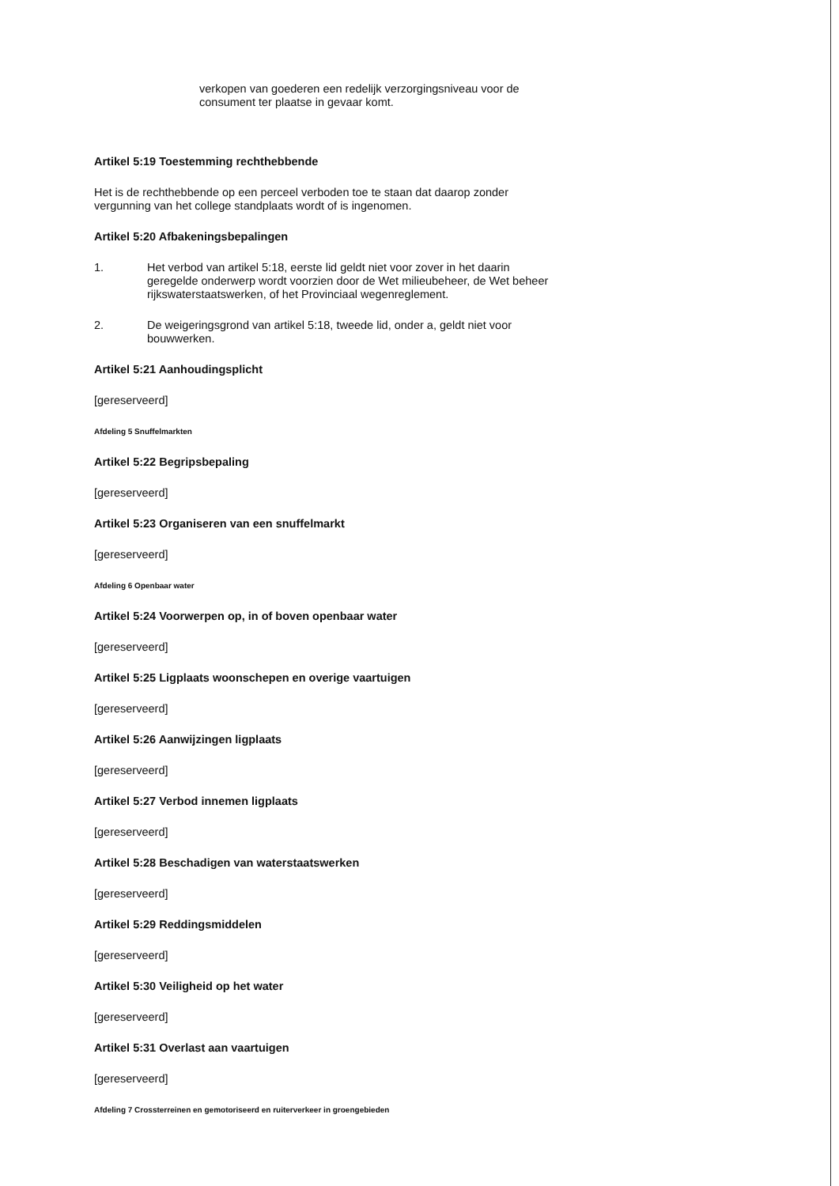verkopen van goederen een redelijk verzorgingsniveau voor de consument ter plaatse in gevaar komt.
Artikel 5:19 Toestemming rechthebbende
Het is de rechthebbende op een perceel verboden toe te staan dat daarop zonder vergunning van het college standplaats wordt of is ingenomen.
Artikel 5:20 Afbakeningsbepalingen
1. Het verbod van artikel 5:18, eerste lid geldt niet voor zover in het daarin geregelde onderwerp wordt voorzien door de Wet milieubeheer, de Wet beheer rijkswaterstaatswerken, of het Provinciaal wegenreglement.
2. De weigeringsgrond van artikel 5:18, tweede lid, onder a, geldt niet voor bouwwerken.
Artikel 5:21 Aanhoudingsplicht
[gereserveerd]
Afdeling 5 Snuffelmarkten
Artikel 5:22 Begripsbepaling
[gereserveerd]
Artikel 5:23 Organiseren van een snuffelmarkt
[gereserveerd]
Afdeling 6 Openbaar water
Artikel 5:24 Voorwerpen op, in of boven openbaar water
[gereserveerd]
Artikel 5:25 Ligplaats woonschepen en overige vaartuigen
[gereserveerd]
Artikel 5:26 Aanwijzingen ligplaats
[gereserveerd]
Artikel 5:27 Verbod innemen ligplaats
[gereserveerd]
Artikel 5:28 Beschadigen van waterstaatswerken
[gereserveerd]
Artikel 5:29 Reddingsmiddelen
[gereserveerd]
Artikel 5:30 Veiligheid op het water
[gereserveerd]
Artikel 5:31 Overlast aan vaartuigen
[gereserveerd]
Afdeling 7 Crossterreinen en gemotoriseerd en ruiterverkeer in groengebieden